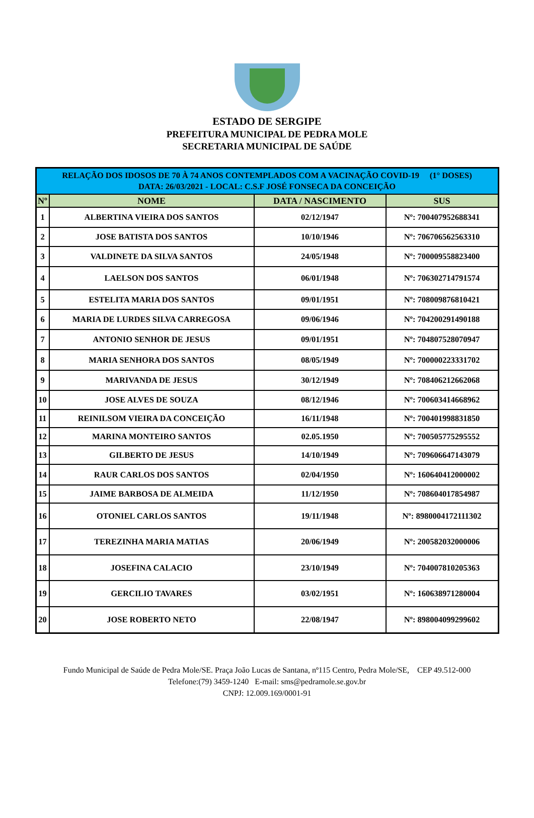ESTADO DE SERGIPE
PREFEITURA MUNICIPAL DE PEDRA MOLE
SECRETARIA MUNICIPAL DE SAÚDE
| RELAÇÃO DOS IDOSOS DE 70 À 74 ANOS CONTEMPLADOS COM A VACINAÇÃO COVID-19 (1° DOSES) DATA: 26/03/2021 - LOCAL: C.S.F JOSÉ FONSECA DA CONCEIÇÃO | | | |
| Nº | NOME | DATA / NASCIMENTO | SUS |
| 1 | ALBERTINA VIEIRA DOS SANTOS | 02/12/1947 | Nº: 700407952688341 |
| 2 | JOSE BATISTA DOS SANTOS | 10/10/1946 | Nº: 706706562563310 |
| 3 | VALDINETE DA SILVA SANTOS | 24/05/1948 | Nº: 700009558823400 |
| 4 | LAELSON DOS SANTOS | 06/01/1948 | Nº: 706302714791574 |
| 5 | ESTELITA MARIA DOS SANTOS | 09/01/1951 | Nº: 708009876810421 |
| 6 | MARIA DE LURDES SILVA CARREGOSA | 09/06/1946 | Nº: 704200291490188 |
| 7 | ANTONIO SENHOR DE JESUS | 09/01/1951 | Nº: 704807528070947 |
| 8 | MARIA SENHORA DOS SANTOS | 08/05/1949 | Nº: 700000223331702 |
| 9 | MARIVANDA DE JESUS | 30/12/1949 | Nº: 708406212662068 |
| 10 | JOSE ALVES DE SOUZA | 08/12/1946 | Nº: 700603414668962 |
| 11 | REINILSOM VIEIRA DA CONCEIÇÃO | 16/11/1948 | Nº: 700401998831850 |
| 12 | MARINA MONTEIRO SANTOS | 02.05.1950 | Nº: 700505775295552 |
| 13 | GILBERTO DE JESUS | 14/10/1949 | Nº: 709606647143079 |
| 14 | RAUR CARLOS DOS SANTOS | 02/04/1950 | Nº: 160640412000002 |
| 15 | JAIME BARBOSA DE ALMEIDA | 11/12/1950 | Nº: 708604017854987 |
| 16 | OTONIEL CARLOS SANTOS | 19/11/1948 | Nº: 8980004172111302 |
| 17 | TEREZINHA MARIA MATIAS | 20/06/1949 | Nº: 200582032000006 |
| 18 | JOSEFINA CALACIO | 23/10/1949 | Nº: 704007810205363 |
| 19 | GERCILIO TAVARES | 03/02/1951 | Nº: 160638971280004 |
| 20 | JOSE ROBERTO NETO | 22/08/1947 | Nº: 898004099299602 |
Fundo Municipal de Saúde de Pedra Mole/SE. Praça João Lucas de Santana, nº115 Centro, Pedra Mole/SE, CEP 49.512-000
Telefone:(79) 3459-1240 E-mail: sms@pedramole.se.gov.br
CNPJ: 12.009.169/0001-91